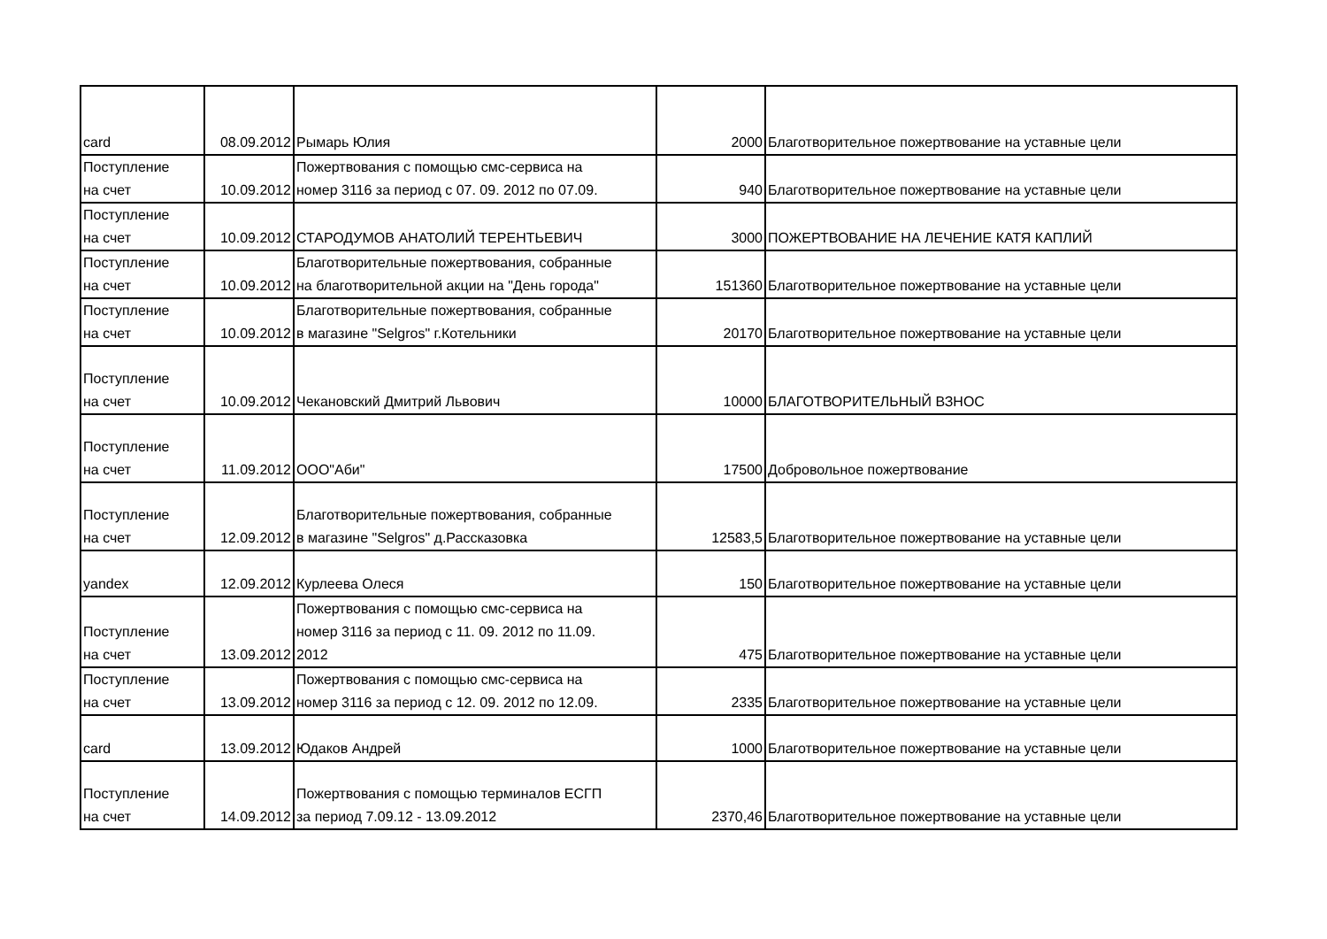| card | 08.09.2012 | Рымарь Юлия | 2000 | Благотворительное пожертвование на уставные цели |
| Поступление на счет | 10.09.2012 | Пожертвования с помощью смс-сервиса на номер 3116 за период с 07. 09. 2012 по 07.09. | 940 | Благотворительное пожертвование на уставные цели |
| Поступление на счет | 10.09.2012 | СТАРОДУМОВ АНАТОЛИЙ ТЕРЕНТЬЕВИЧ | 3000 | ПОЖЕРТВОВАНИЕ НА ЛЕЧЕНИЕ КАТЯ КАПЛИЙ |
| Поступление на счет | 10.09.2012 | Благотворительные пожертвования, собранные на благотворительной акции на "День города" | 151360 | Благотворительное пожертвование на уставные цели |
| Поступление на счет | 10.09.2012 | Благотворительные пожертвования, собранные в магазине "Selgros" г.Котельники | 20170 | Благотворительное пожертвование на уставные цели |
| Поступление на счет | 10.09.2012 | Чекановский Дмитрий Львович | 10000 | БЛАГОТВОРИТЕЛЬНЫЙ ВЗНОС |
| Поступление на счет | 11.09.2012 | ООО"Аби" | 17500 | Добровольное пожертвование |
| Поступление на счет | 12.09.2012 | Благотворительные пожертвования, собранные в магазине "Selgros" д.Рассказовка | 12583,5 | Благотворительное пожертвование на уставные цели |
| yandex | 12.09.2012 | Курлеева Олеся | 150 | Благотворительное пожертвование на уставные цели |
| Поступление на счет | 13.09.2012 | Пожертвования с помощью смс-сервиса на номер 3116 за период с 11. 09. 2012 по 11.09. 2012 | 475 | Благотворительное пожертвование на уставные цели |
| Поступление на счет | 13.09.2012 | Пожертвования с помощью смс-сервиса на номер 3116 за период с 12. 09. 2012 по 12.09. | 2335 | Благотворительное пожертвование на уставные цели |
| card | 13.09.2012 | Юдаков Андрей | 1000 | Благотворительное пожертвование на уставные цели |
| Поступление на счет | 14.09.2012 | Пожертвования с помощью терминалов ЕСГП за период 7.09.12 - 13.09.2012 | 2370,46 | Благотворительное пожертвование на уставные цели |